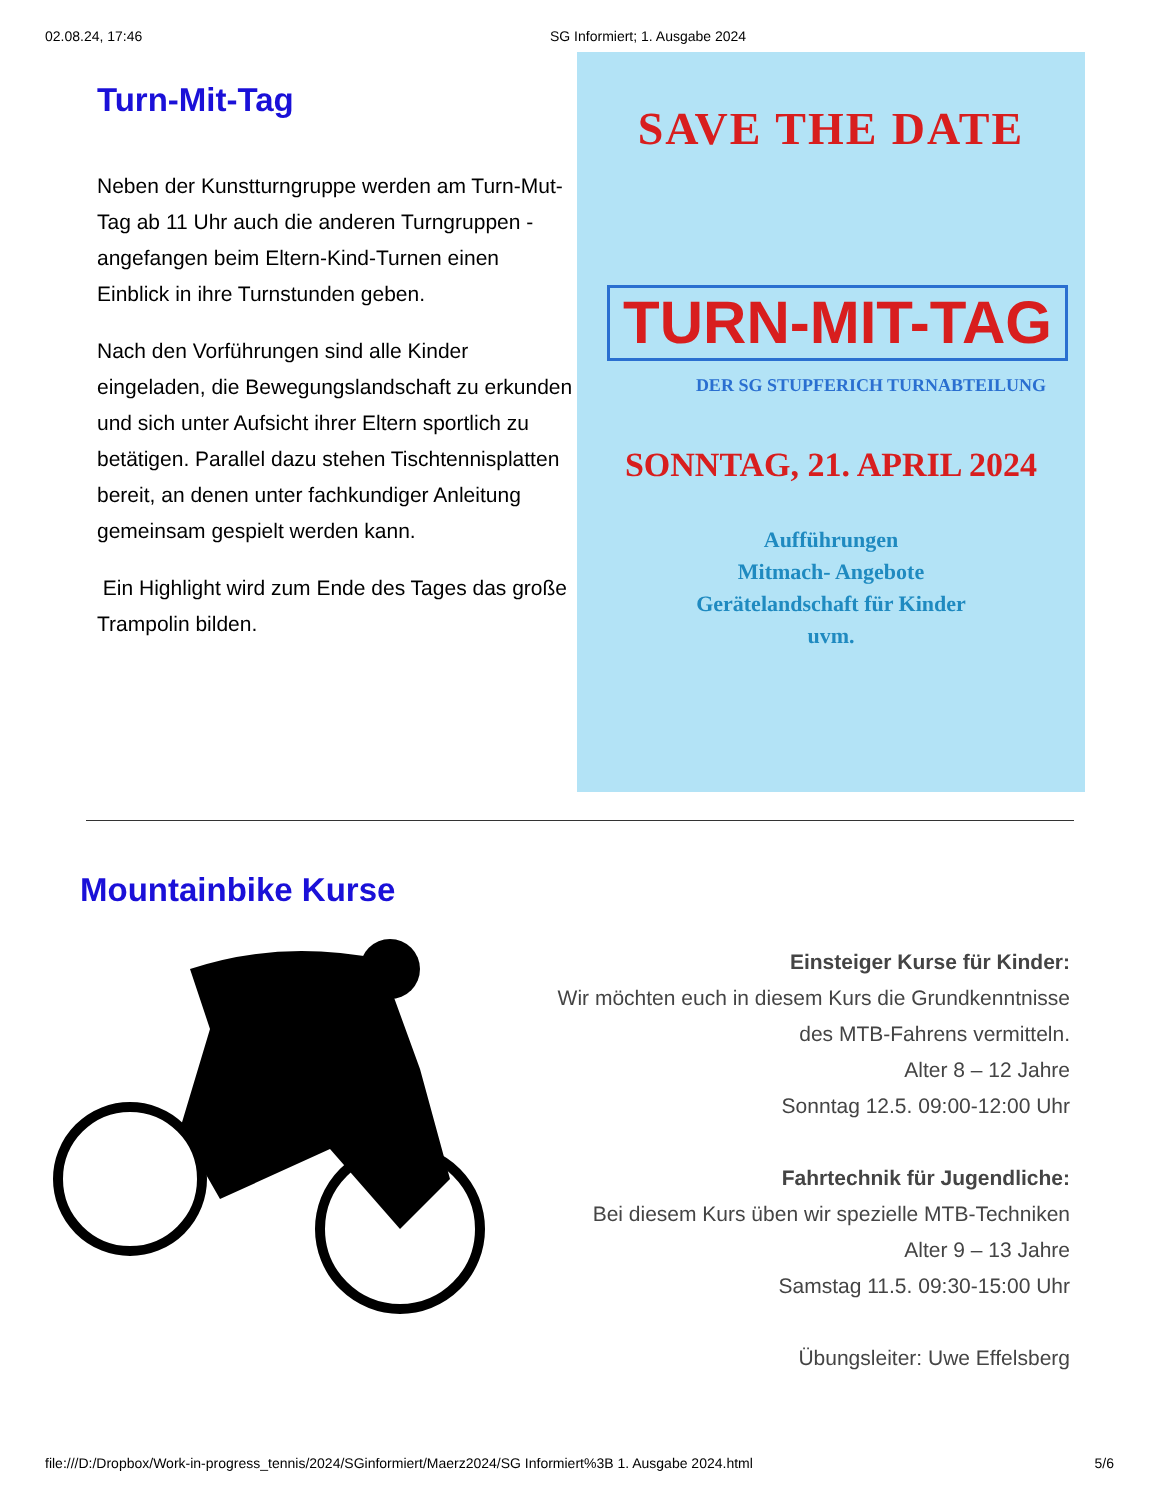02.08.24, 17:46 SG Informiert; 1. Ausgabe 2024
Turn-Mit-Tag
Neben der Kunstturngruppe werden am Turn-Mut-Tag ab 11 Uhr auch die anderen Turngruppen - angefangen beim Eltern-Kind-Turnen einen Einblick in ihre Turnstunden geben.
Nach den Vorführungen sind alle Kinder eingeladen, die Bewegungslandschaft zu erkunden und sich unter Aufsicht ihrer Eltern sportlich zu betätigen. Parallel dazu stehen Tischtennisplatten bereit, an denen unter fachkundiger Anleitung gemeinsam gespielt werden kann.
Ein Highlight wird zum Ende des Tages das große Trampolin bilden.
SAVE THE DATE
TURN-MIT-TAG
DER SG STUPFERICH TURNABTEILUNG
SONNTAG, 21. APRIL 2024
Aufführungen
Mitmach- Angebote
Gerätelandschaft für Kinder
uvm.
Mountainbike Kurse
Einsteiger Kurse für Kinder:
Wir möchten euch in diesem Kurs die Grundkenntnisse des MTB-Fahrens vermitteln.
Alter 8 – 12 Jahre
Sonntag 12.5. 09:00-12:00 Uhr
Fahrtechnik für Jugendliche:
Bei diesem Kurs üben wir spezielle MTB-Techniken
Alter 9 – 13 Jahre
Samstag 11.5. 09:30-15:00 Uhr
Übungsleiter: Uwe Effelsberg
file:///D:/Dropbox/Work-in-progress_tennis/2024/SGinformiert/Maerz2024/SG Informiert%3B 1. Ausgabe 2024.html 5/6